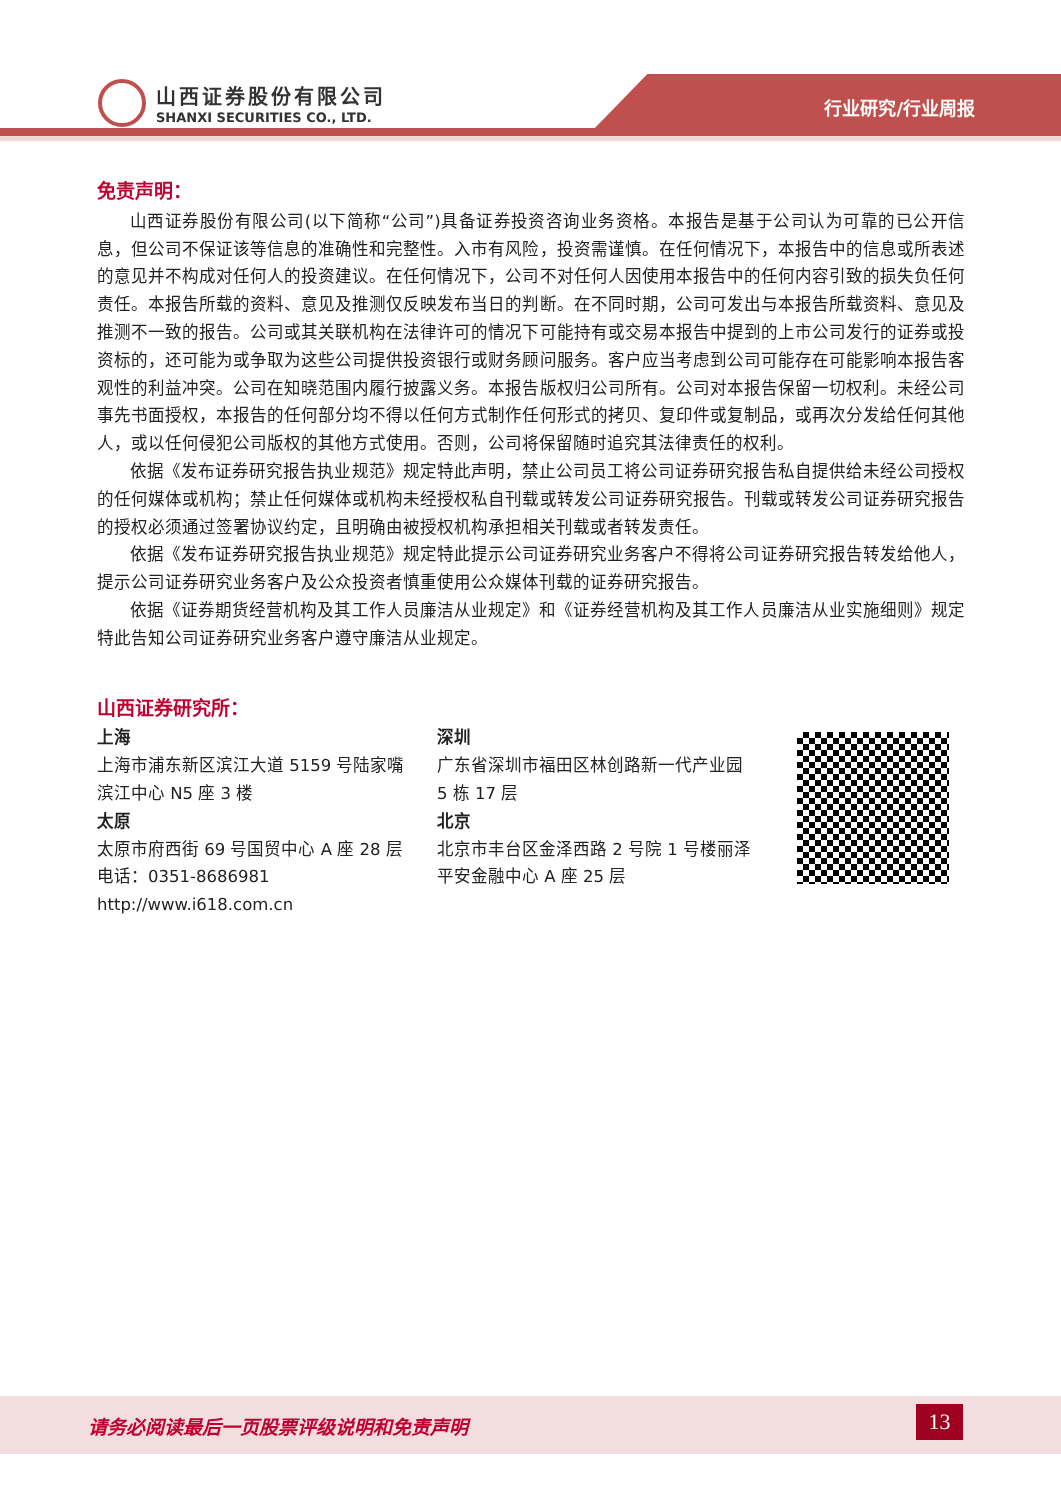山西证券股份有限公司
SHANXI SECURITIES CO., LTD.
行业研究/行业周报
免责声明：
山西证券股份有限公司(以下简称“公司”)具备证券投资咨询业务资格。本报告是基于公司认为可靠的已公开信息，但公司不保证该等信息的准确性和完整性。入市有风险，投资需谨慎。在任何情况下，本报告中的信息或所表述的意见并不构成对任何人的投资建议。在任何情况下，公司不对任何人因使用本报告中的任何内容引致的损失负任何责任。本报告所载的资料、意见及推测仅反映发布当日的判断。在不同时期，公司可发出与本报告所载资料、意见及推测不一致的报告。公司或其关联机构在法律许可的情况下可能持有或交易本报告中提到的上市公司发行的证券或投资标的，还可能为或争取为这些公司提供投资银行或财务顾问服务。客户应当考虑到公司可能存在可能影响本报告客观性的利益冲突。公司在知晓范围内履行披露义务。本报告版权归公司所有。公司对本报告保留一切权利。未经公司事先书面授权，本报告的任何部分均不得以任何方式制作任何形式的拷贝、复印件或复制品，或再次分发给任何其他人，或以任何侵犯公司版权的其他方式使用。否则，公司将保留随时追究其法律责任的权利。
依据《发布证券研究报告执业规范》规定特此声明，禁止公司员工将公司证券研究报告私自提供给未经公司授权的任何媒体或机构；禁止任何媒体或机构未经授权私自刊载或转发公司证券研究报告。刊载或转发公司证券研究报告的授权必须通过签署协议约定，且明确由被授权机构承担相关刊载或者转发责任。
依据《发布证券研究报告执业规范》规定特此提示公司证券研究业务客户不得将公司证券研究报告转发给他人，提示公司证券研究业务客户及公众投资者慎重使用公众媒体刊载的证券研究报告。
依据《证券期货经营机构及其工作人员廉洁从业规定》和《证券经营机构及其工作人员廉洁从业实施细则》规定特此告知公司证券研究业务客户遵守廉洁从业规定。
山西证券研究所：
上海
上海市浦东新区滨江大道 5159 号陆家嘴滨江中心 N5 座 3 楼
太原
太原市府西街 69 号国贸中心 A 座 28 层
电话：0351-8686981
http://www.i618.com.cn
深圳
广东省深圳市福田区林创路新一代产业园 5 栋 17 层
北京
北京市丰台区金泽西路 2 号院 1 号楼丽泽平安金融中心 A 座 25 层
请务必阅读最后一页股票评级说明和免责声明
13